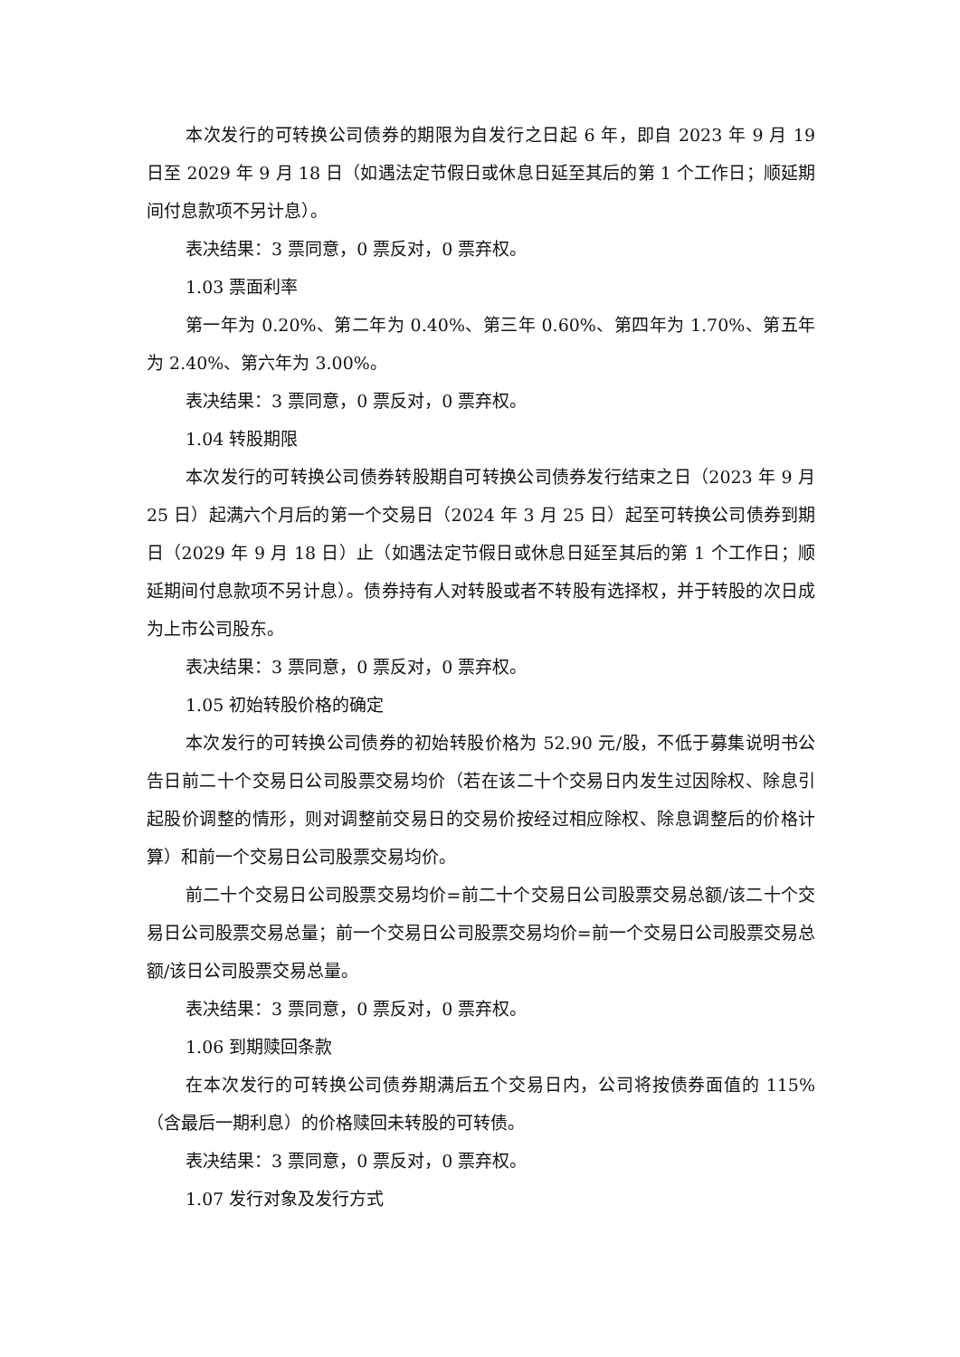本次发行的可转换公司债券的期限为自发行之日起 6 年，即自 2023 年 9 月 19 日至 2029 年 9 月 18 日（如遇法定节假日或休息日延至其后的第 1 个工作日；顺延期间付息款项不另计息）。
表决结果：3 票同意，0 票反对，0 票弃权。
1.03 票面利率
第一年为 0.20%、第二年为 0.40%、第三年 0.60%、第四年为 1.70%、第五年为 2.40%、第六年为 3.00%。
表决结果：3 票同意，0 票反对，0 票弃权。
1.04 转股期限
本次发行的可转换公司债券转股期自可转换公司债券发行结束之日（2023 年 9 月 25 日）起满六个月后的第一个交易日（2024 年 3 月 25 日）起至可转换公司债券到期日（2029 年 9 月 18 日）止（如遇法定节假日或休息日延至其后的第 1 个工作日；顺延期间付息款项不另计息）。债券持有人对转股或者不转股有选择权，并于转股的次日成为上市公司股东。
表决结果：3 票同意，0 票反对，0 票弃权。
1.05 初始转股价格的确定
本次发行的可转换公司债券的初始转股价格为 52.90 元/股，不低于募集说明书公告日前二十个交易日公司股票交易均价（若在该二十个交易日内发生过因除权、除息引起股价调整的情形，则对调整前交易日的交易价按经过相应除权、除息调整后的价格计算）和前一个交易日公司股票交易均价。
前二十个交易日公司股票交易均价=前二十个交易日公司股票交易总额/该二十个交易日公司股票交易总量；前一个交易日公司股票交易均价=前一个交易日公司股票交易总额/该日公司股票交易总量。
表决结果：3 票同意，0 票反对，0 票弃权。
1.06 到期赎回条款
在本次发行的可转换公司债券期满后五个交易日内，公司将按债券面值的 115%（含最后一期利息）的价格赎回未转股的可转债。
表决结果：3 票同意，0 票反对，0 票弃权。
1.07 发行对象及发行方式